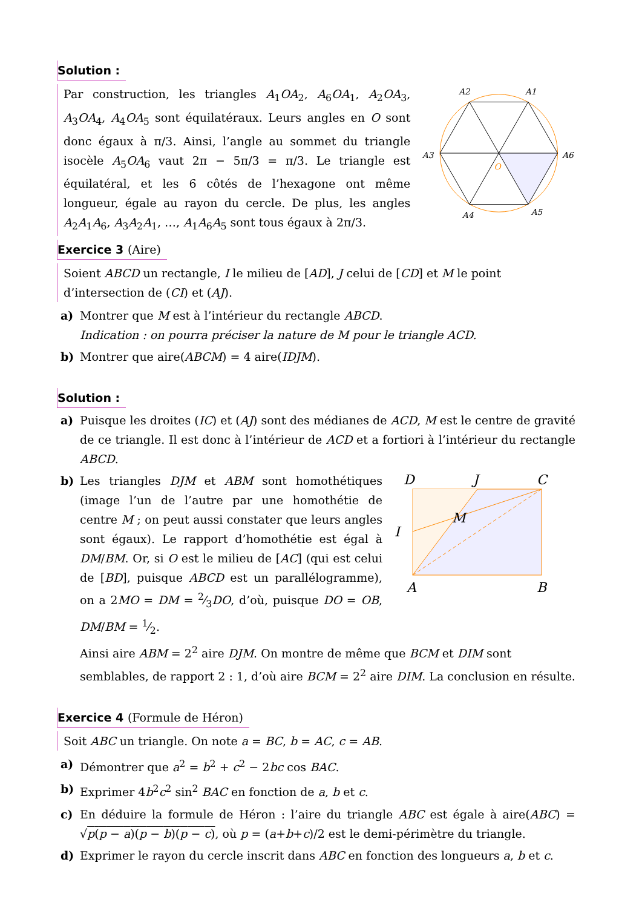Solution :
Par construction, les triangles A<sub>1</sub>OA<sub>2</sub>, A<sub>6</sub>OA<sub>1</sub>, A<sub>2</sub>OA<sub>3</sub>, A<sub>3</sub>OA<sub>4</sub>, A<sub>4</sub>OA<sub>5</sub> sont équilatéraux. Leurs angles en O sont donc égaux à π/3. Ainsi, l’angle au sommet du triangle isocèle A<sub>5</sub>OA<sub>6</sub> vaut 2π − 5π/3 = π/3. Le triangle est équilatéral, et les 6 côtés de l’hexagone ont même longueur, égale au rayon du cercle. De plus, les angles A<sub>2</sub>A<sub>1</sub>A<sub>6</sub>, A<sub>3</sub>A<sub>2</sub>A<sub>1</sub>, …, A<sub>1</sub>A<sub>6</sub>A<sub>5</sub> sont tous égaux à 2π/3.
A1
A2
A3
A4
A5
A6
O
Exercice 3 (Aire)
Soient ABCD un rectangle, I le milieu de [AD], J celui de [CD] et M le point d’intersection de (CI) et (AJ).
a) Montrer que M est à l’intérieur du rectangle ABCD.
Indication : on pourra préciser la nature de M pour le triangle ACD.
b) Montrer que aire(ABCM) = 4 aire(IDJM).
Solution :
a) Puisque les droites (IC) et (AJ) sont des médianes de ACD, M est le centre de gravité de ce triangle. Il est donc à l’intérieur de ACD et a fortiori à l’intérieur du rectangle ABCD.
b) Les triangles DJM et ABM sont homothétiques (image l’un de l’autre par une homothétie de centre M ; on peut aussi constater que leurs angles sont égaux). Le rapport d’homothétie est égal à DM/BM. Or, si O est le milieu de [AC] (qui est celui de [BD], puisque ABCD est un parallélogramme), on a 2MO = DM = 2⁄3DO, d’où, puisque DO = OB, DM/BM = 1⁄2.
D
J
C
I
M
A
B
Ainsi aire ABM = 2<sup>2</sup> aire DJM. On montre de même que BCM et DIM sont semblables, de rapport 2 : 1, d’où aire BCM = 2<sup>2</sup> aire DIM. La conclusion en résulte.
Exercice 4 (Formule de Héron)
Soit ABC un triangle. On note a = BC, b = AC, c = AB.
a) Démontrer que a<sup>2</sup> = b<sup>2</sup> + c<sup>2</sup> − 2bc cos BAC.
b) Exprimer 4b<sup>2</sup>c<sup>2</sup> sin<sup>2</sup> BAC en fonction de a, b et c.
c) En déduire la formule de Héron : l’aire du triangle ABC est égale à aire(ABC) = √p(p − a)(p − b)(p − c), où p = (a+b+c)/2 est le demi-périmètre du triangle.
d) Exprimer le rayon du cercle inscrit dans ABC en fonction des longueurs a, b et c.